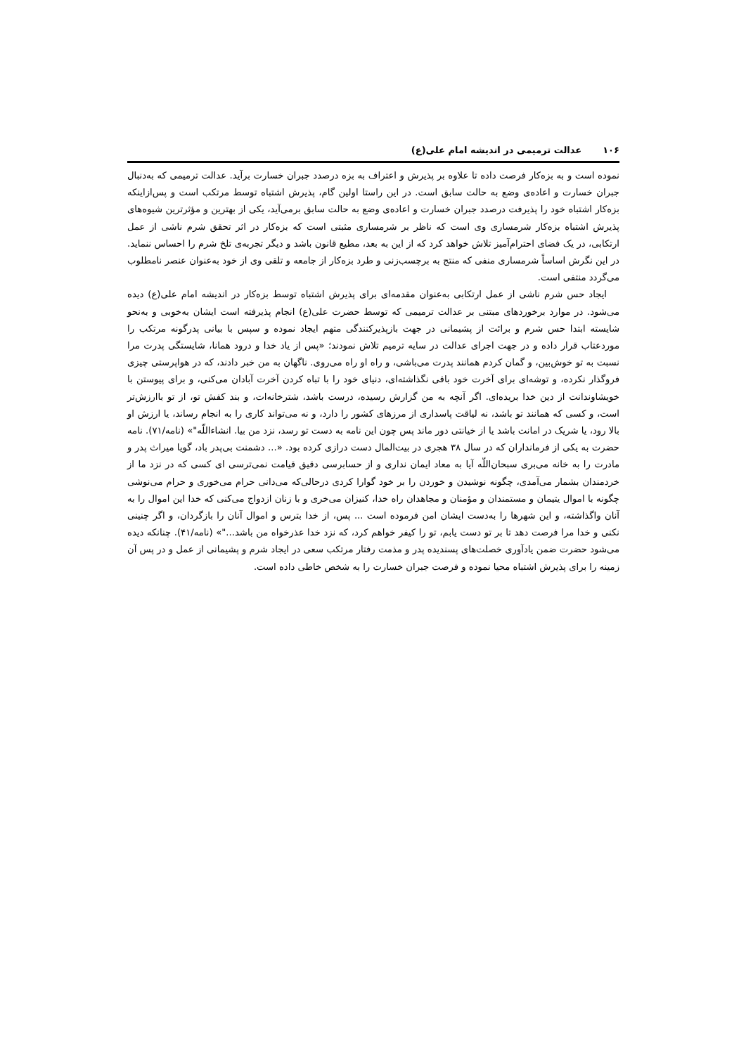۱۰۶ عدالت ترمیمی در اندیشه امام علی(ع)
نموده است و به بزه‌کار فرصت داده تا علاوه بر پذیرش و اعتراف به بزه درصدد جبران خسارت برآید. عدالت ترمیمی که به‌دنبال جبران خسارت و اعاده‌ی وضع به حالت سابق است. در این راستا اولین گام، پذیرش اشتباه توسط مرتکب است و پس‌ازاینکه بزه‌کار اشتباه خود را پذیرفت درصدد جبران خسارت و اعاده‌ی وضع به حالت سابق برمی‌آید، یکی از بهترین و مؤثرترین شیوه‌های پذیرش اشتباه بزه‌کار شرمساری وی است که ناظر بر شرمساری مثبتی است که بزه‌کار در اثر تحقق شرم ناشی از عمل ارتکابی، در یک فضای احترام‌آمیز تلاش خواهد کرد که از این به بعد، مطیع قانون باشد و دیگر تجربه‌ی تلخ شرم را احساس ننماید. در این نگرش اساساً شرمساری منفی که منتج به برچسب‌زنی و طرد بزه‌کار از جامعه و تلقی وی از خود به‌عنوان عنصر نامطلوب می‌گردد منتفی است.
ایجاد حس شرم ناشی از عمل ارتکابی به‌عنوان مقدمه‌ای برای پذیرش اشتباه توسط بزه‌کار در اندیشه امام علی(ع) دیده می‌شود. در موارد برخوردهای مبتنی بر عدالت ترمیمی که توسط حضرت علی(ع) انجام پذیرفته است ایشان به‌خوبی و به‌نحو شایسته ابتدا حس شرم و برائت از پشیمانی در جهت بازپذیرکنندگی متهم ایجاد نموده و سپس با بیانی پدرگونه مرتکب را موردعتاب قرار داده و در جهت اجرای عدالت در سایه ترمیم تلاش نمودند؛ «پس از یاد خدا و درود همانا، شایستگی پدرت مرا نسبت به تو خوش‌بین، و گمان کردم همانند پدرت می‌باشی، و راه او راه می‌روی. ناگهان به من خبر دادند، که در هواپرستی چیزی فروگذار نکرده، و توشه‌ای برای آخرت خود باقی نگذاشته‌ای، دنیای خود را با تباه کردن آخرت آبادان می‌کنی، و برای پیوستن با خویشاوندانت از دین خدا بریده‌ای. اگر آنچه به من گزارش رسیده، درست باشد، شترخانه‌ات، و بند کفش تو، از تو باارزش‌تر است، و کسی که همانند تو باشد، نه لیاقت پاسداری از مرزهای کشور را دارد، و نه می‌تواند کاری را به انجام رساند، یا ارزش او بالا رود، یا شریک در امانت باشد یا از خیانتی دور ماند پس چون این نامه به دست تو رسد، نزد من بیا. انشاءاللّه"» (نامه/۷۱). نامه حضرت به یکی از فرمانداران که در سال ۳۸ هجری در بیت‌المال دست درازی کرده بود. «... دشمنت بی‌پدر باد، گویا میراث پدر و مادرت را به خانه می‌بری سبحان‌اللّه آیا به معاد ایمان نداری و از حسابرسی دقیق قیامت نمی‌ترسی ای کسی که در نزد ما از خردمندان بشمار می‌آمدی، چگونه نوشیدن و خوردن را بر خود گوارا کردی درحالی‌که می‌دانی حرام می‌خوری و حرام می‌نوشی چگونه با اموال یتیمان و مستمندان و مؤمنان و مجاهدان راه خدا، کنیزان می‌خری و با زنان ازدواج می‌کنی که خدا این اموال را به آنان واگذاشته، و این شهرها را به‌دست ایشان امن فرموده است ... پس، از خدا بترس و اموال آنان را بازگردان، و اگر چنینی نکنی و خدا مرا فرصت دهد تا بر تو دست یابم، تو را کیفر خواهم کرد، که نزد خدا عذرخواه من باشد..."» (نامه/۴۱). چنانکه دیده می‌شود حضرت ضمن یادآوری خصلت‌های پسندیده پدر و مذمت رفتار مرتکب سعی در ایجاد شرم و پشیمانی از عمل و در پس آن زمینه را برای پذیرش اشتباه محیا نموده و فرصت جبران خسارت را به شخص خاطی داده است.